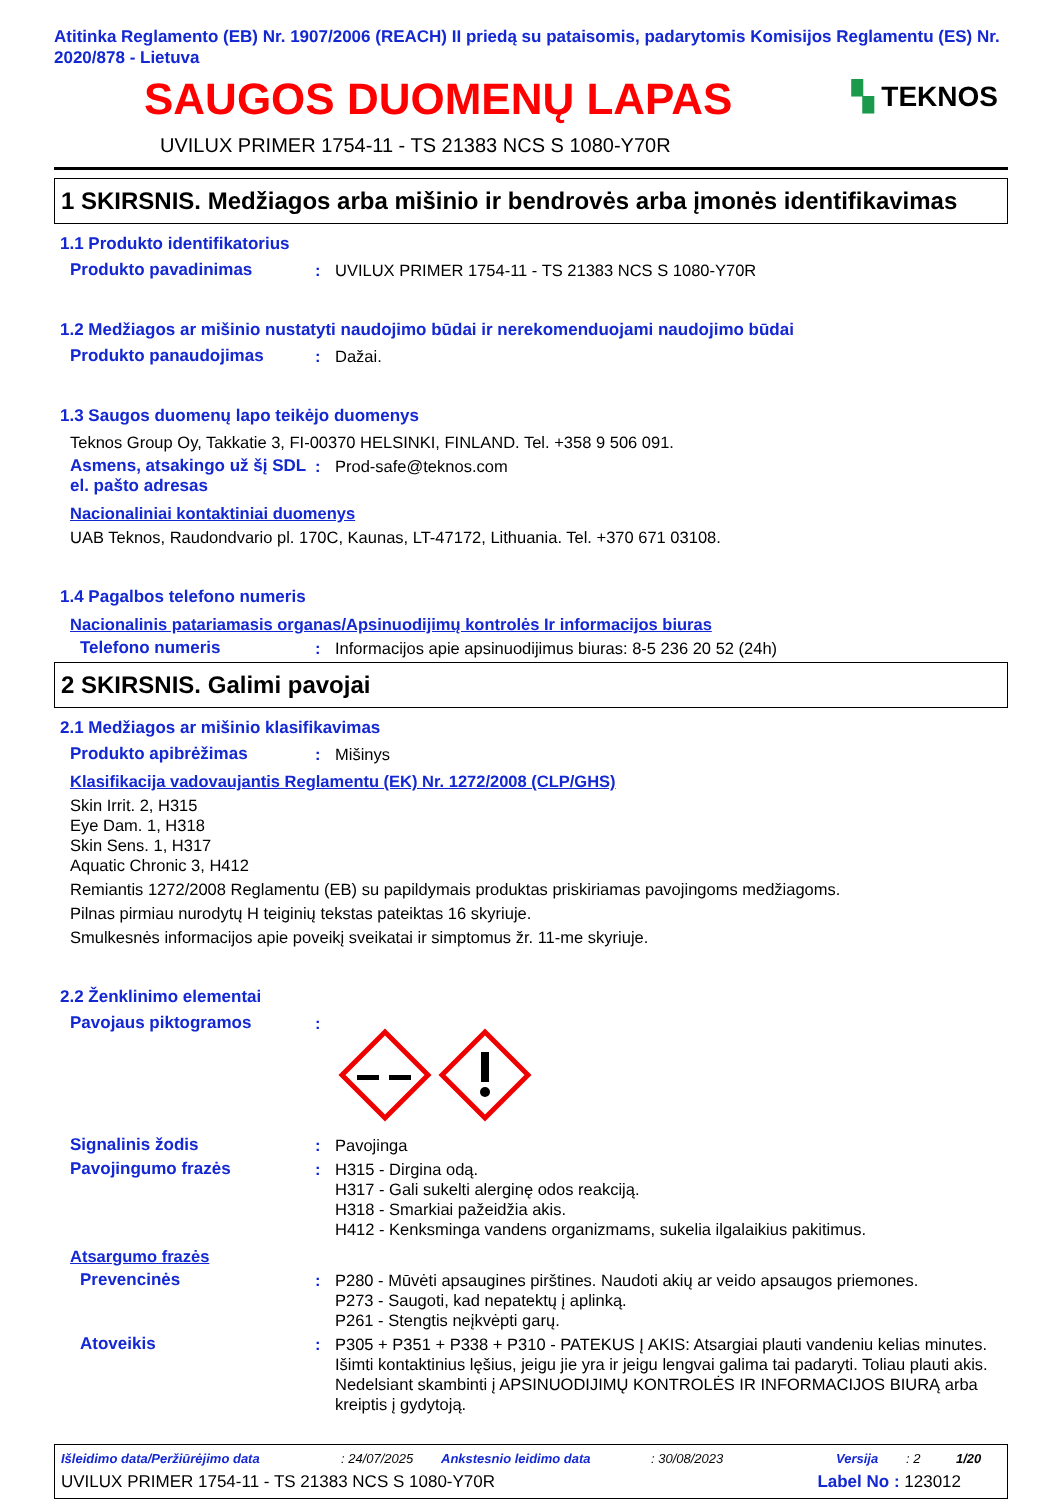Atitinka Reglamento (EB) Nr. 1907/2006 (REACH) II priedą su pataisomis, padarytomis Komisijos Reglamentu (ES) Nr. 2020/878 - Lietuva
SAUGOS DUOMENŲ LAPAS
▚ TEKNOS
UVILUX PRIMER 1754-11 - TS 21383 NCS S 1080-Y70R
1 SKIRSNIS. Medžiagos arba mišinio ir bendrovės arba įmonės identifikavimas
1.1 Produkto identifikatorius
Produkto pavadinimas : UVILUX PRIMER 1754-11 - TS 21383 NCS S 1080-Y70R
1.2 Medžiagos ar mišinio nustatyti naudojimo būdai ir nerekomenduojami naudojimo būdai
Produkto panaudojimas : Dažai.
1.3 Saugos duomenų lapo teikėjo duomenys
Teknos Group Oy, Takkatie 3, FI-00370 HELSINKI, FINLAND. Tel. +358 9 506 091.
Asmens, atsakingo už šį SDL el. pašto adresas
: Prod-safe@teknos.com
Nacionaliniai kontaktiniai duomenys
UAB Teknos, Raudondvario pl. 170C, Kaunas, LT-47172, Lithuania. Tel. +370 671 03108.
1.4 Pagalbos telefono numeris
Nacionalinis patariamasis organas/Apsinuodijimų kontrolės Ir informacijos biuras
Telefono numeris : Informacijos apie apsinuodijimus biuras: 8-5 236 20 52 (24h)
2 SKIRSNIS. Galimi pavojai
2.1 Medžiagos ar mišinio klasifikavimas
Produkto apibrėžimas : Mišinys
Klasifikacija vadovaujantis Reglamentu (EK) Nr. 1272/2008 (CLP/GHS)
Skin Irrit. 2, H315
Eye Dam. 1, H318
Skin Sens. 1, H317
Aquatic Chronic 3, H412
Remiantis 1272/2008 Reglamentu (EB) su papildymais produktas priskiriamas pavojingoms medžiagoms.
Pilnas pirmiau nurodytų H teiginių tekstas pateiktas 16 skyriuje.
Smulkesnės informacijos apie poveikį sveikatai ir simptomus žr. 11-me skyriuje.
2.2 Ženklinimo elementai
Pavojaus piktogramos :
Signalinis žodis : Pavojinga
Pavojingumo frazės : H315 - Dirgina odą.
H317 - Gali sukelti alerginę odos reakciją.
H318 - Smarkiai pažeidžia akis.
H412 - Kenksminga vandens organizmams, sukelia ilgalaikius pakitimus.
Atsargumo frazės
Prevencinės : P280 - Mūvėti apsaugines pirštines. Naudoti akių ar veido apsaugos priemones.
P273 - Saugoti, kad nepatektų į aplinką.
P261 - Stengtis neįkvėpti garų.
Atoveikis : P305 + P351 + P338 + P310 - PATEKUS Į AKIS: Atsargiai plauti vandeniu kelias minutes. Išimti kontaktinius lęšius, jeigu jie yra ir jeigu lengvai galima tai padaryti. Toliau plauti akis. Nedelsiant skambinti į APSINUODIJIMŲ KONTROLĖS IR INFORMACIJOS BIURĄ arba kreiptis į gydytoją.
Išleidimo data/Peržiūrėjimo data: 24/07/2025 Ankstesnio leidimo data: 30/08/2023 Versija: 2 1/20
UVILUX PRIMER 1754-11 - TS 21383 NCS S 1080-Y70R Label No : 123012